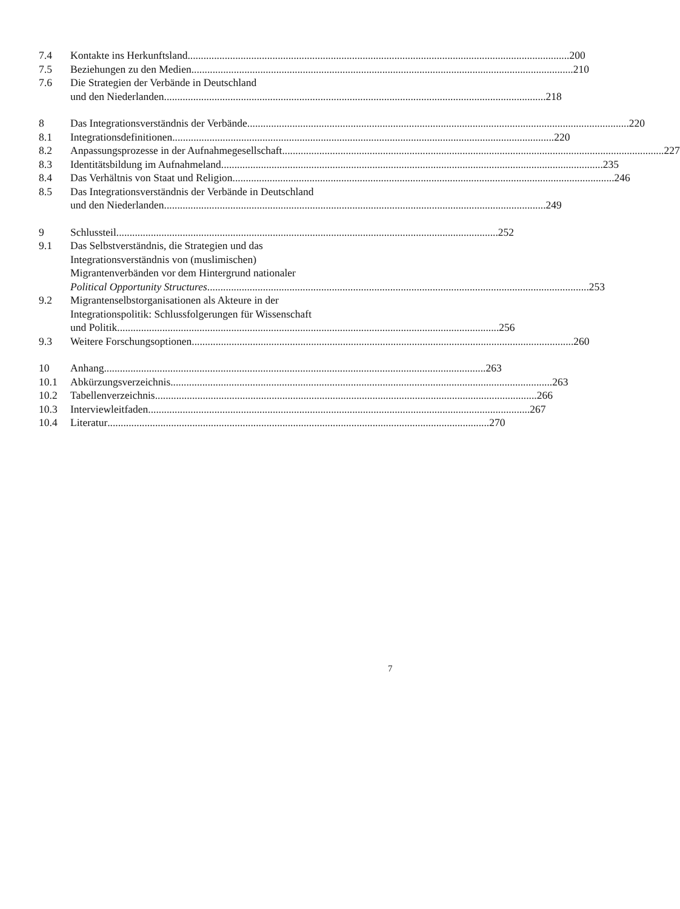7.4 Kontakte ins Herkunftsland 200
7.5 Beziehungen zu den Medien 210
7.6 Die Strategien der Verbände in Deutschland
und den Niederlanden 218
8 Das Integrationsverständnis der Verbände 220
8.1 Integrationsdefinitionen 220
8.2 Anpassungsprozesse in der Aufnahmegesellschaft 227
8.3 Identitätsbildung im Aufnahmeland 235
8.4 Das Verhältnis von Staat und Religion 246
8.5 Das Integrationsverständnis der Verbände in Deutschland
und den Niederlanden 249
9 Schlussteil 252
9.1 Das Selbstverständnis, die Strategien und das
Integrationsverständnis von (muslimischen)
Migrantenverbänden vor dem Hintergrund nationaler
Political Opportunity Structures 253
9.2 Migrantenselbstorganisationen als Akteure in der
Integrationspolitik: Schlussfolgerungen für Wissenschaft
und Politik 256
9.3 Weitere Forschungsoptionen 260
10 Anhang 263
10.1 Abkürzungsverzeichnis 263
10.2 Tabellenverzeichnis 266
10.3 Interviewleitfaden 267
10.4 Literatur 270
7